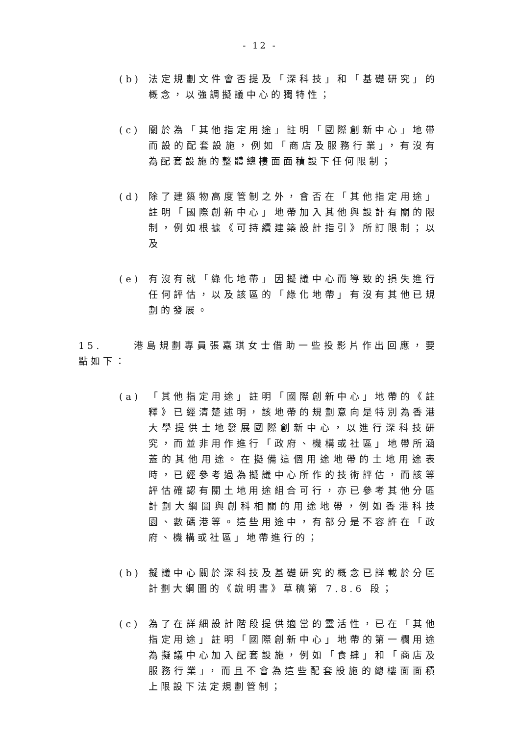- 12 -
(b) 法定規劃文件會否提及「深科技」和「基礎研究」的概念，以強調擬議中心的獨特性；
(c) 關於為「其他指定用途」註明「國際創新中心」地帶而設的配套設施，例如「商店及服務行業」，有沒有為配套設施的整體總樓面面積設下任何限制；
(d) 除了建築物高度管制之外，會否在「其他指定用途」註明「國際創新中心」地帶加入其他與設計有關的限制，例如根據《可持續建築設計指引》所訂限制；以及
(e) 有沒有就「綠化地帶」因擬議中心而導致的損失進行任何評估，以及該區的「綠化地帶」有沒有其他已規劃的發展。
15. 港島規劃專員張嘉琪女士借助一些投影片作出回應，要點如下：
(a) 「其他指定用途」註明「國際創新中心」地帶的《註釋》已經清楚述明，該地帶的規劃意向是特別為香港大學提供土地發展國際創新中心，以進行深科技研究，而並非用作進行「政府、機構或社區」地帶所涵蓋的其他用途。在擬備這個用途地帶的土地用途表時，已經參考過為擬議中心所作的技術評估，而該等評估確認有關土地用途組合可行，亦已參考其他分區計劃大綱圖與創科相關的用途地帶，例如香港科技園、數碼港等。這些用途中，有部分是不容許在「政府、機構或社區」地帶進行的；
(b) 擬議中心關於深科技及基礎研究的概念已詳載於分區計劃大綱圖的《說明書》草稿第 7.8.6 段；
(c) 為了在詳細設計階段提供適當的靈活性，已在「其他指定用途」註明「國際創新中心」地帶的第一欄用途為擬議中心加入配套設施，例如「食肆」和「商店及服務行業」，而且不會為這些配套設施的總樓面面積上限設下法定規劃管制；